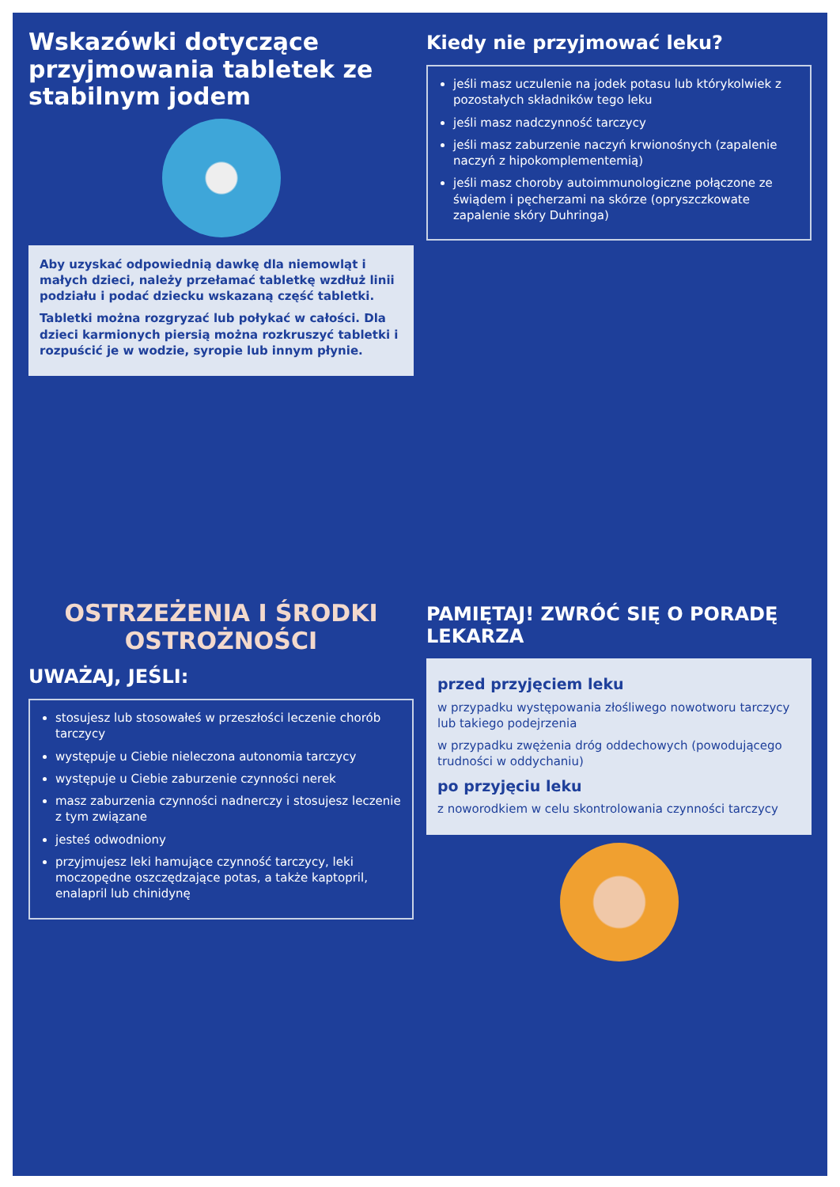Wskazówki dotyczące przyjmowania tabletek ze stabilnym jodem
Aby uzyskać odpowiednią dawkę dla niemowląt i małych dzieci, należy przełamać tabletkę wzdłuż linii podziału i podać dziecku wskazaną część tabletki.
Tabletki można rozgryzać lub połykać w całości. Dla dzieci karmionych piersią można rozkruszyć tabletki i rozpuścić je w wodzie, syropie lub innym płynie.
Kiedy nie przyjmować leku?
jeśli masz uczulenie na jodek potasu lub którykolwiek z pozostałych składników tego leku
jeśli masz nadczynność tarczycy
jeśli masz zaburzenie naczyń krwionośnych (zapalenie naczyń z hipokomplementemią)
jeśli masz choroby autoimmunologiczne połączone ze świądem i pęcherzami na skórze (opryszczkowate zapalenie skóry Duhringa)
OSTRZEŻENIA I ŚRODKI OSTROŻNOŚCI
UWAŻAJ, JEŚLI:
stosujesz lub stosowałeś w przeszłości leczenie chorób tarczycy
występuje u Ciebie nieleczona autonomia tarczycy
występuje u Ciebie zaburzenie czynności nerek
masz zaburzenia czynności nadnerczy i stosujesz leczenie z tym związane
jesteś odwodniony
przyjmujesz leki hamujące czynność tarczycy, leki moczopędne oszczędzające potas, a także kaptopril, enalapril lub chinidynę
PAMIĘTAJ! ZWRÓĆ SIĘ O PORADĘ LEKARZA
przed przyjęciem leku
w przypadku występowania złośliwego nowotworu tarczycy lub takiego podejrzenia
w przypadku zwężenia dróg oddechowych (powodującego trudności w oddychaniu)
po przyjęciu leku
z noworodkiem w celu skontrolowania czynności tarczycy